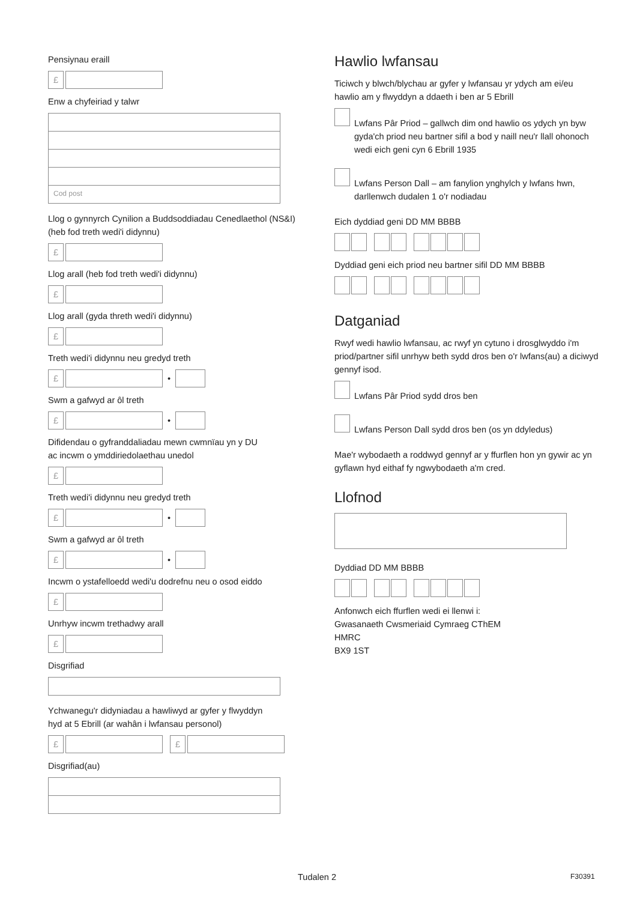Pensiynau eraill
£
Enw a chyfeiriad y talwr
Cod post
Llog o gynnyrch Cynilion a Buddsoddiadau Cenedlaethol (NS&I) (heb fod treth wedi'i didynnu)
£
Llog arall (heb fod treth wedi'i didynnu)
£
Llog arall (gyda threth wedi'i didynnu)
£
Treth wedi'i didynnu neu gredyd treth
£ •
Swm a gafwyd ar ôl treth
£ •
Difidendau o gyfranddaliadau mewn cwmnïau yn y DU
ac incwm o ymddiriedolaethau unedol
£
Treth wedi'i didynnu neu gredyd treth
£ •
Swm a gafwyd ar ôl treth
£ •
Incwm o ystafelloedd wedi'u dodrefnu neu o osod eiddo
£
Unrhyw incwm trethadwy arall
£
Disgrifiad
Ychwanegu'r didyniadau a hawliwyd ar gyfer y flwyddyn
hyd at 5 Ebrill (ar wahân i lwfansau personol)
£ £
Disgrifiad(au)
Hawlio lwfansau
Ticiwch y blwch/blychau ar gyfer y lwfansau yr ydych am ei/eu hawlio am y flwyddyn a ddaeth i ben ar 5 Ebrill
Lwfans Pâr Priod – gallwch dim ond hawlio os ydych yn byw gyda'ch priod neu bartner sifil a bod y naill neu'r llall ohonoch wedi eich geni cyn 6 Ebrill 1935
Lwfans Person Dall – am fanylion ynghylch y lwfans hwn, darllenwch dudalen 1 o'r nodiadau
Eich dyddiad geni DD MM BBBB
Dyddiad geni eich priod neu bartner sifil DD MM BBBB
Datganiad
Rwyf wedi hawlio lwfansau, ac rwyf yn cytuno i drosglwyddo i'm priod/partner sifil unrhyw beth sydd dros ben o'r lwfans(au) a diciwyd gennyf isod.
Lwfans Pâr Priod sydd dros ben
Lwfans Person Dall sydd dros ben (os yn ddyledus)
Mae'r wybodaeth a roddwyd gennyf ar y ffurflen hon yn gywir ac yn gyflawn hyd eithaf fy ngwybodaeth a'm cred.
Llofnod
Dyddiad DD MM BBBB
Anfonwch eich ffurflen wedi ei llenwi i:
Gwasanaeth Cwsmeriaid Cymraeg CThEM
HMRC
BX9 1ST
Tudalen 2 F30391